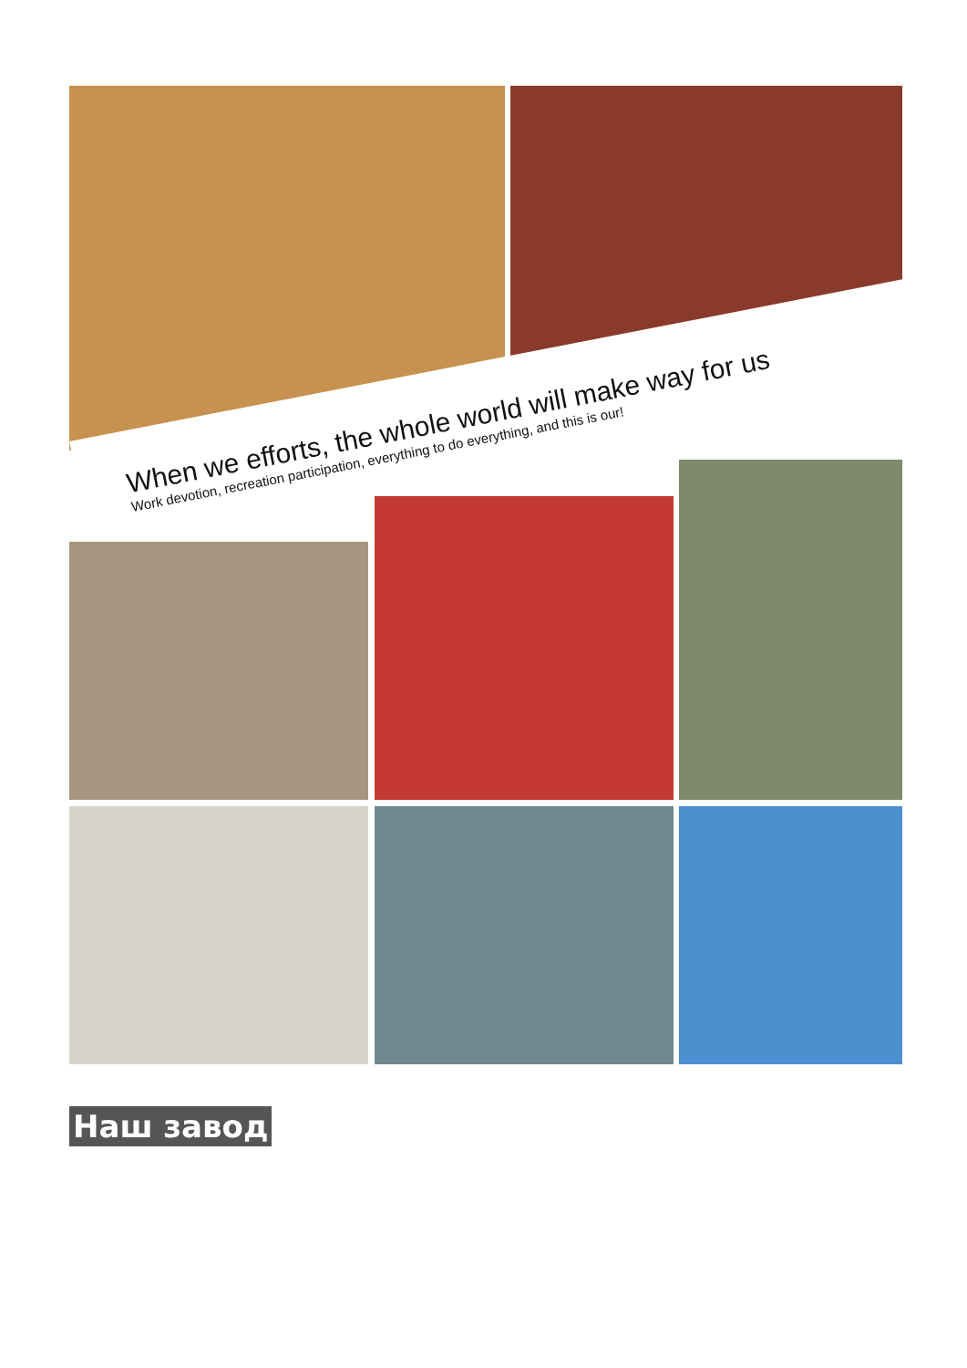When we efforts, the whole world will make way for us
Work devotion, recreation participation, everything to do everything, and this is our!
Наш завод